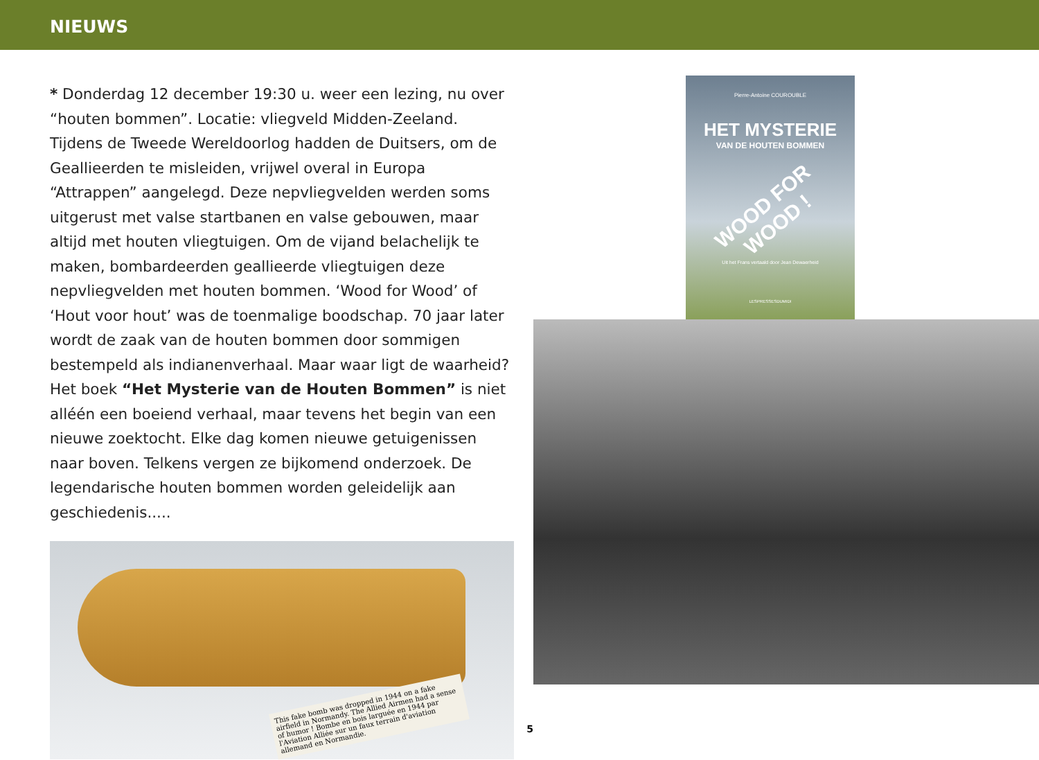NIEUWS
* Donderdag 12 december 19:30 u. weer een lezing, nu over “houten bommen”. Locatie: vliegveld Midden-Zeeland.
Tijdens de Tweede Wereldoorlog hadden de Duitsers, om de Geallieerden te misleiden, vrijwel overal in Europa “Attrappen” aangelegd. Deze nepvliegvelden werden soms uitgerust met valse startbanen en valse gebouwen, maar altijd met houten vliegtuigen. Om de vijand belachelijk te maken, bombardeerden geallieerde vliegtuigen deze nepvliegvelden met houten bommen. ‘Wood for Wood’ of ‘Hout voor hout’ was de toenmalige boodschap. 70 jaar later wordt de zaak van de houten bommen door sommigen bestempeld als indianenverhaal. Maar waar ligt de waarheid?
Het boek “Het Mysterie van de Houten Bommen” is niet alléén een boeiend verhaal, maar tevens het begin van een nieuwe zoektocht. Elke dag komen nieuwe getuigenissen naar boven. Telkens vergen ze bijkomend onderzoek. De legendarische houten bommen worden geleidelijk aan geschiedenis.....
This fake bomb was dropped in 1944 on a fake airfield in Normandy. The Allied Airmen had a sense of humor ! Bombe en bois larguée en 1944 par l'Aviation Alliée sur un faux terrain d'aviation allemand en Normandie.
5
Pierre-Antoine COUROUBLE
HET MYSTERIE
VAN DE HOUTEN BOMMEN
WOOD FOR WOOD !
Uit het Frans vertaald door Jean Dewaerheid
LESPRESSESDUMIDI